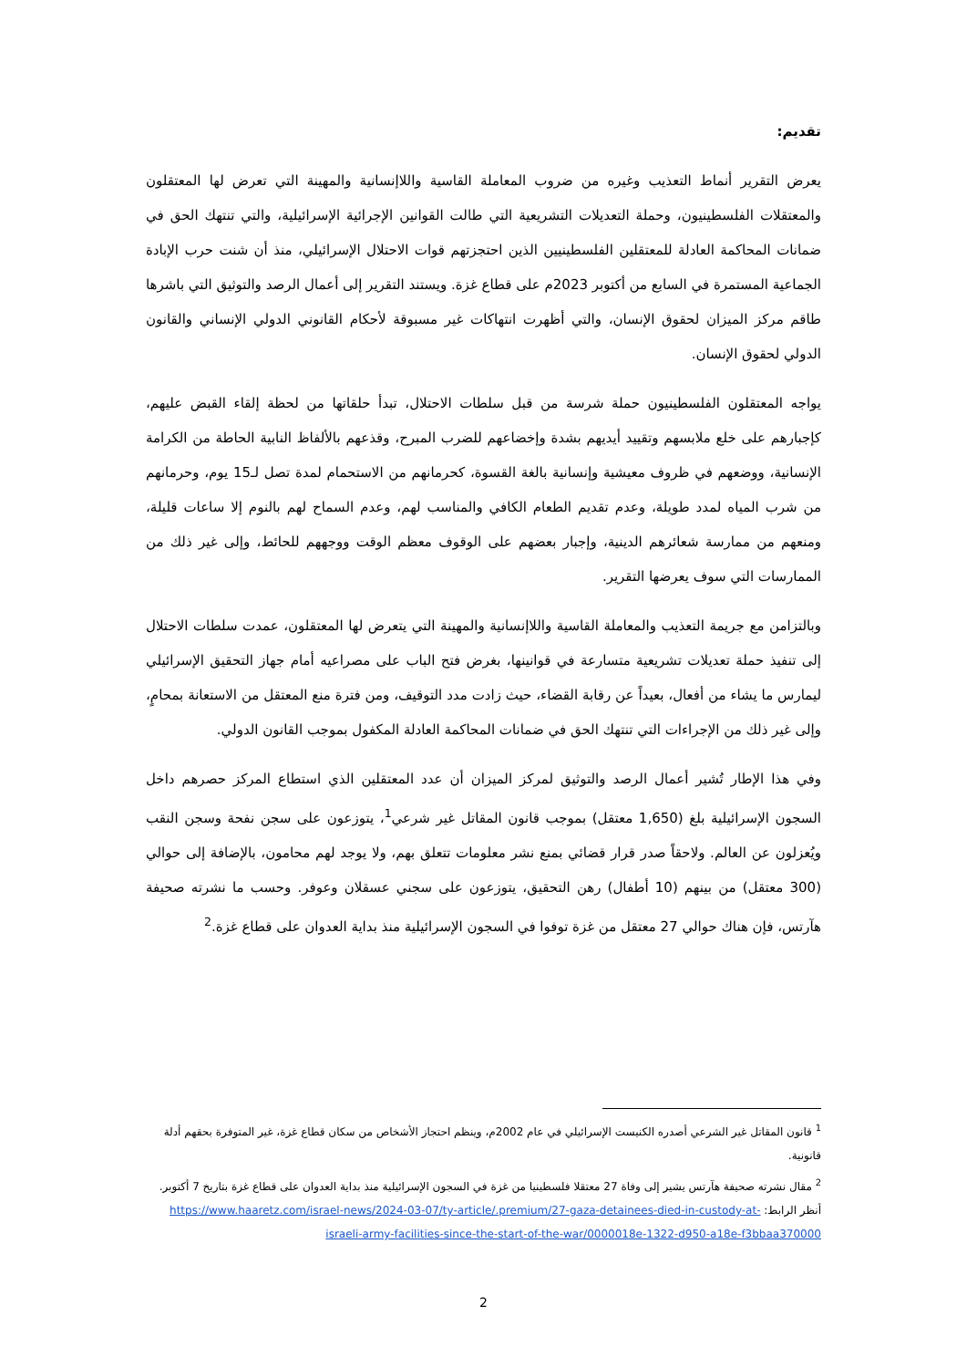تقديم:
يعرض التقرير أنماط التعذيب وغيره من ضروب المعاملة القاسية واللاإنسانية والمهينة التي تعرض لها المعتقلون والمعتقلات الفلسطينيون، وحملة التعديلات التشريعية التي طالت القوانين الإجرائية الإسرائيلية، والتي تنتهك الحق في ضمانات المحاكمة العادلة للمعتقلين الفلسطينيين الذين احتجزتهم قوات الاحتلال الإسرائيلي، منذ أن شنت حرب الإبادة الجماعية المستمرة في السابع من أكتوبر 2023م على قطاع غزة. ويستند التقرير إلى أعمال الرصد والتوثيق التي باشرها طاقم مركز الميزان لحقوق الإنسان، والتي أظهرت انتهاكات غير مسبوقة لأحكام القانوني الدولي الإنساني والقانون الدولي لحقوق الإنسان.
يواجه المعتقلون الفلسطينيون حملة شرسة من قبل سلطات الاحتلال، تبدأ حلقاتها من لحظة إلقاء القبض عليهم، كإجبارهم على خلع ملابسهم وتقييد أيديهم بشدة وإخضاعهم للضرب المبرح، وقذعهم بالألفاظ النابية الحاطة من الكرامة الإنسانية، ووضعهم في ظروف معيشية وإنسانية بالغة القسوة، كحرمانهم من الاستحمام لمدة تصل لـ15 يوم، وحرمانهم من شرب المياه لمدد طويلة، وعدم تقديم الطعام الكافي والمناسب لهم، وعدم السماح لهم بالنوم إلا ساعات قليلة، ومنعهم من ممارسة شعائرهم الدينية، وإجبار بعضهم على الوقوف معظم الوقت ووجههم للحائط، وإلى غير ذلك من الممارسات التي سوف يعرضها التقرير.
وبالتزامن مع جريمة التعذيب والمعاملة القاسية واللاإنسانية والمهينة التي يتعرض لها المعتقلون، عمدت سلطات الاحتلال إلى تنفيذ حملة تعديلات تشريعية متسارعة في قوانينها، بغرض فتح الباب على مصراعيه أمام جهاز التحقيق الإسرائيلي ليمارس ما يشاء من أفعال، بعيداً عن رقابة القضاء، حيث زادت مدد التوقيف، ومن فترة منع المعتقل من الاستعانة بمحامٍ، وإلى غير ذلك من الإجراءات التي تنتهك الحق في ضمانات المحاكمة العادلة المكفول بموجب القانون الدولي.
وفي هذا الإطار تُشير أعمال الرصد والتوثيق لمركز الميزان أن عدد المعتقلين الذي استطاع المركز حصرهم داخل السجون الإسرائيلية بلغ (1,650 معتقل) بموجب قانون المقاتل غير شرعي<sup>1</sup>، يتوزعون على سجن نفحة وسجن النقب ويُعزلون عن العالم. ولاحقاً صدر قرار قضائي بمنع نشر معلومات تتعلق بهم، ولا يوجد لهم محامون، بالإضافة إلى حوالي (300 معتقل) من بينهم (10 أطفال) رهن التحقيق، يتوزعون على سجني عسقلان وعوفر. وحسب ما نشرته صحيفة هآرتس، فإن هناك حوالي 27 معتقل من غزة توفوا في السجون الإسرائيلية منذ بداية العدوان على قطاع غزة.<sup>2</sup>
<sup>1</sup> قانون المقاتل غير الشرعي أصدره الكنيست الإسرائيلي في عام 2002م، وينظم احتجاز الأشخاص من سكان قطاع غزة، غير المتوفرة بحقهم أدلة قانونية.
<sup>2</sup> مقال نشرته صحيفة هآرتس يشير إلى وفاة 27 معتقلا فلسطينيا من غزة في السجون الإسرائيلية منذ بداية العدوان على قطاع غزة بتاريخ 7 أكتوبر. أنظر الرابط: https://www.haaretz.com/israel-news/2024-03-07/ty-article/.premium/27-gaza-detainees-died-in-custody-at-israeli-army-facilities-since-the-start-of-the-war/0000018e-1322-d950-a18e-f3bbaa370000
2